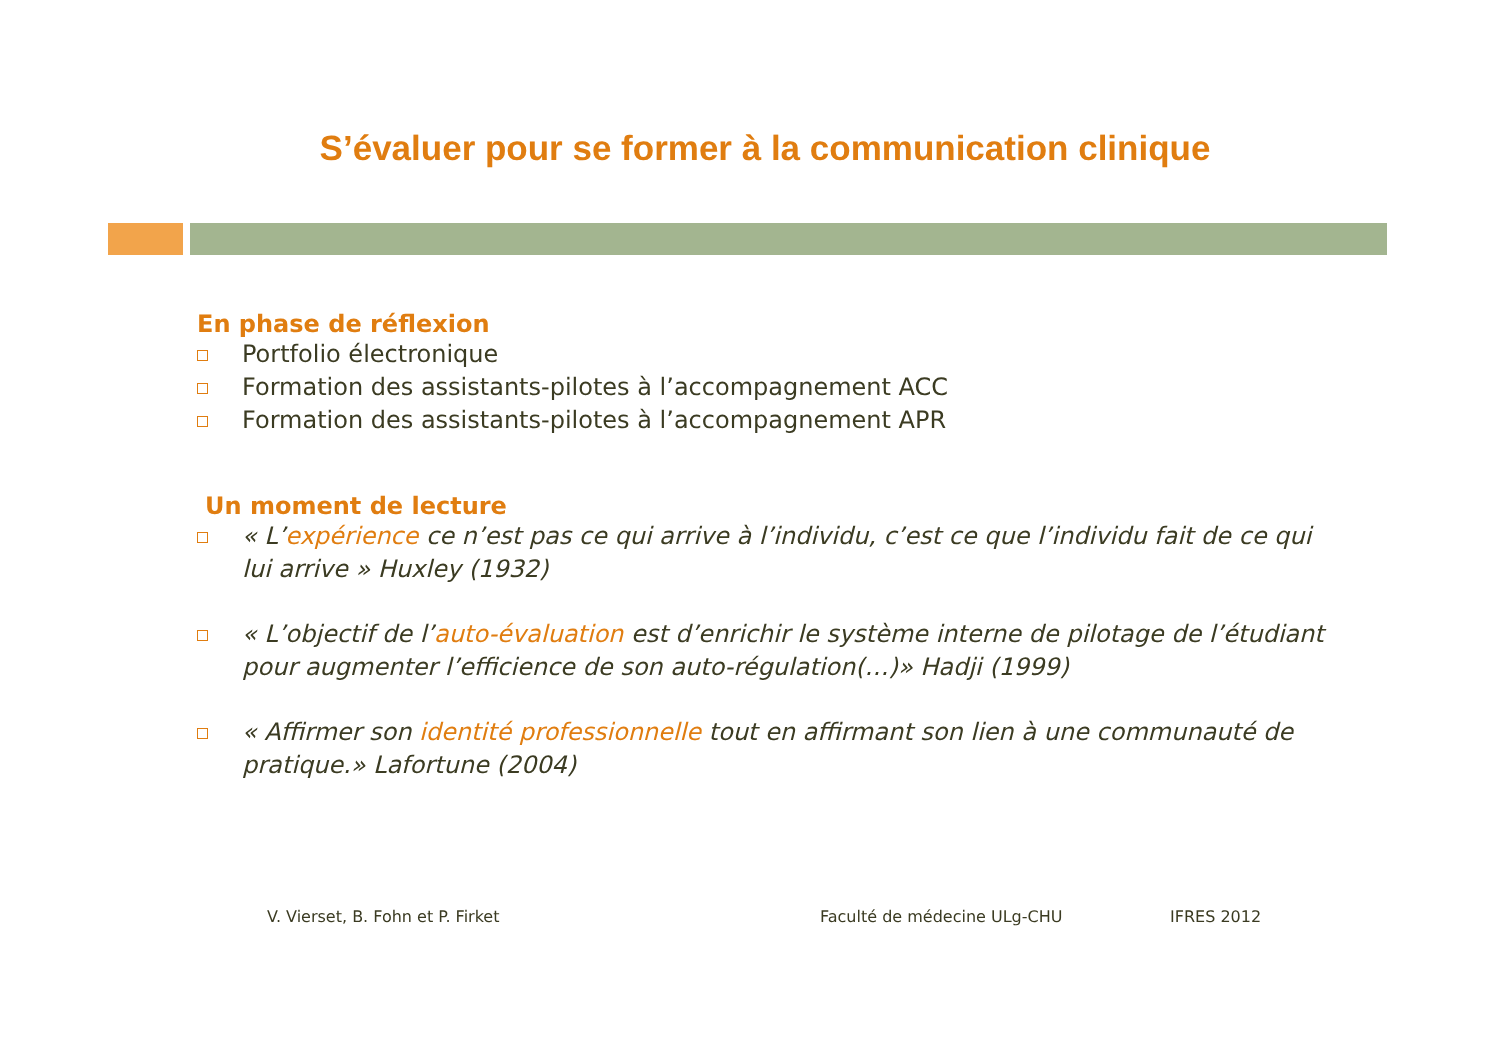S’évaluer pour se former à la communication clinique
En phase de réflexion
Portfolio électronique
Formation des assistants-pilotes à l’accompagnement ACC
Formation des assistants-pilotes à l’accompagnement APR
Un moment de lecture
« L’expérience ce n’est pas ce qui arrive à l’individu, c’est ce que l’individu fait de ce qui lui arrive » Huxley (1932)
« L’objectif de l’auto-évaluation est d’enrichir le système interne de pilotage de l’étudiant pour augmenter l’efficience de son auto-régulation(…)» Hadji (1999)
« Affirmer son identité professionnelle tout en affirmant son lien à une communauté de pratique.» Lafortune (2004)
V. Vierset, B. Fohn et P. Firket Faculté de médecine ULg-CHU IFRES 2012